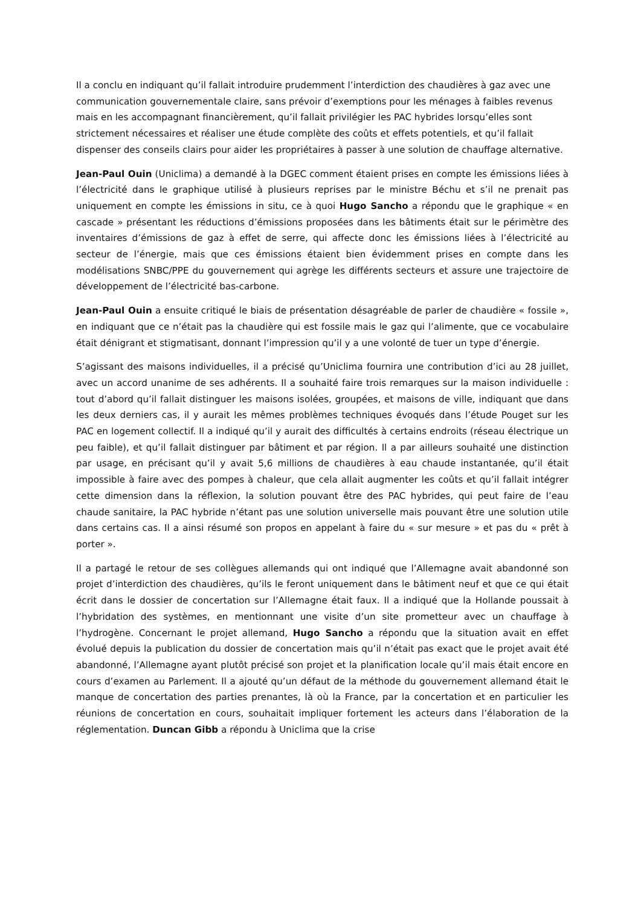Il a conclu en indiquant qu’il fallait introduire prudemment l’interdiction des chaudières à gaz avec une communication gouvernementale claire, sans prévoir d’exemptions pour les ménages à faibles revenus mais en les accompagnant financièrement, qu’il fallait privilégier les PAC hybrides lorsqu’elles sont strictement nécessaires et réaliser une étude complète des coûts et effets potentiels, et qu’il fallait dispenser des conseils clairs pour aider les propriétaires à passer à une solution de chauffage alternative.
Jean-Paul Ouin (Uniclima) a demandé à la DGEC comment étaient prises en compte les émissions liées à l’électricité dans le graphique utilisé à plusieurs reprises par le ministre Béchu et s’il ne prenait pas uniquement en compte les émissions in situ, ce à quoi Hugo Sancho a répondu que le graphique « en cascade » présentant les réductions d’émissions proposées dans les bâtiments était sur le périmètre des inventaires d’émissions de gaz à effet de serre, qui affecte donc les émissions liées à l’électricité au secteur de l’énergie, mais que ces émissions étaient bien évidemment prises en compte dans les modélisations SNBC/PPE du gouvernement qui agrège les différents secteurs et assure une trajectoire de développement de l’électricité bas-carbone.
Jean-Paul Ouin a ensuite critiqué le biais de présentation désagréable de parler de chaudière « fossile », en indiquant que ce n’était pas la chaudière qui est fossile mais le gaz qui l’alimente, que ce vocabulaire était dénigrant et stigmatisant, donnant l’impression qu’il y a une volonté de tuer un type d’énergie.
S’agissant des maisons individuelles, il a précisé qu’Uniclima fournira une contribution d’ici au 28 juillet, avec un accord unanime de ses adhérents. Il a souhaité faire trois remarques sur la maison individuelle : tout d’abord qu’il fallait distinguer les maisons isolées, groupées, et maisons de ville, indiquant que dans les deux derniers cas, il y aurait les mêmes problèmes techniques évoqués dans l’étude Pouget sur les PAC en logement collectif. Il a indiqué qu’il y aurait des difficultés à certains endroits (réseau électrique un peu faible), et qu’il fallait distinguer par bâtiment et par région. Il a par ailleurs souhaité une distinction par usage, en précisant qu’il y avait 5,6 millions de chaudières à eau chaude instantanée, qu’il était impossible à faire avec des pompes à chaleur, que cela allait augmenter les coûts et qu’il fallait intégrer cette dimension dans la réflexion, la solution pouvant être des PAC hybrides, qui peut faire de l’eau chaude sanitaire, la PAC hybride n’étant pas une solution universelle mais pouvant être une solution utile dans certains cas. Il a ainsi résumé son propos en appelant à faire du « sur mesure » et pas du « prêt à porter ».
Il a partagé le retour de ses collègues allemands qui ont indiqué que l’Allemagne avait abandonné son projet d’interdiction des chaudières, qu’ils le feront uniquement dans le bâtiment neuf et que ce qui était écrit dans le dossier de concertation sur l’Allemagne était faux. Il a indiqué que la Hollande poussait à l’hybridation des systèmes, en mentionnant une visite d’un site prometteur avec un chauffage à l’hydrogène. Concernant le projet allemand, Hugo Sancho a répondu que la situation avait en effet évolué depuis la publication du dossier de concertation mais qu’il n’était pas exact que le projet avait été abandonné, l’Allemagne ayant plutôt précisé son projet et la planification locale qu’il mais était encore en cours d’examen au Parlement. Il a ajouté qu’un défaut de la méthode du gouvernement allemand était le manque de concertation des parties prenantes, là où la France, par la concertation et en particulier les réunions de concertation en cours, souhaitait impliquer fortement les acteurs dans l’élaboration de la réglementation. Duncan Gibb a répondu à Uniclima que la crise